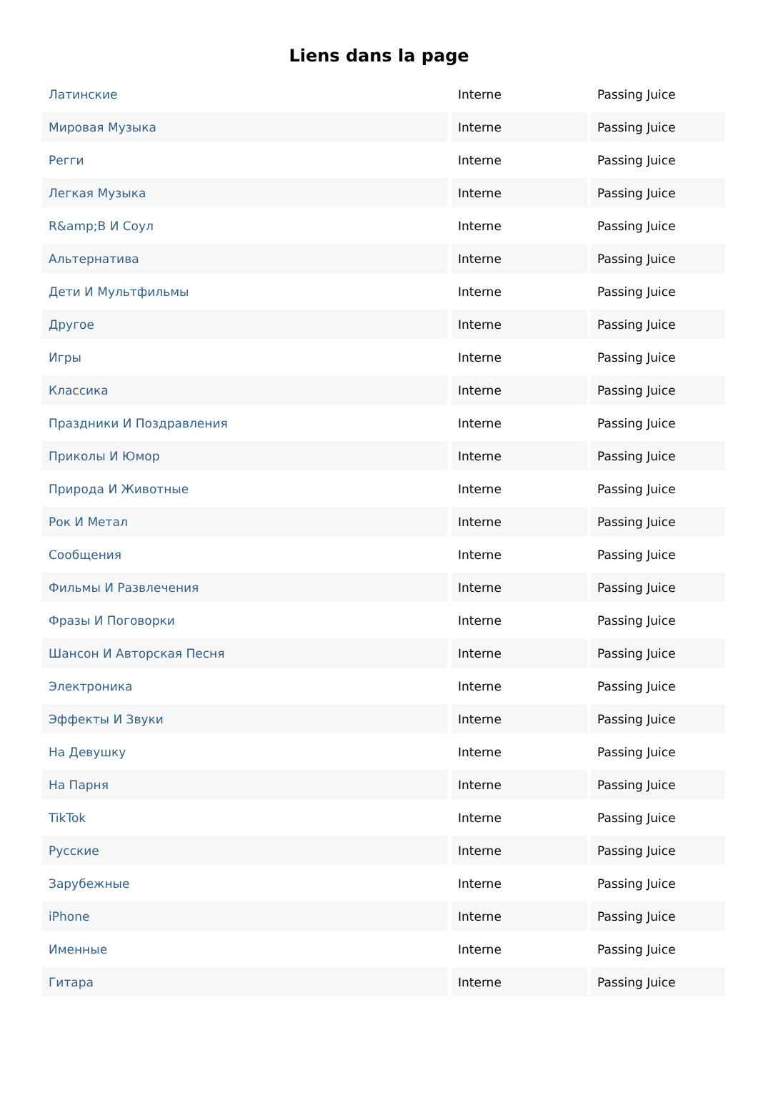Liens dans la page
| Латинские | Interne | Passing Juice |
| Мировая Музыка | Interne | Passing Juice |
| Регги | Interne | Passing Juice |
| Легкая Музыка | Interne | Passing Juice |
| R&amp;B И Соул | Interne | Passing Juice |
| Альтернатива | Interne | Passing Juice |
| Дети И Мультфильмы | Interne | Passing Juice |
| Другое | Interne | Passing Juice |
| Игры | Interne | Passing Juice |
| Классика | Interne | Passing Juice |
| Праздники И Поздравления | Interne | Passing Juice |
| Приколы И Юмор | Interne | Passing Juice |
| Природа И Животные | Interne | Passing Juice |
| Рок И Метал | Interne | Passing Juice |
| Сообщения | Interne | Passing Juice |
| Фильмы И Развлечения | Interne | Passing Juice |
| Фразы И Поговорки | Interne | Passing Juice |
| Шансон И Авторская Песня | Interne | Passing Juice |
| Электроника | Interne | Passing Juice |
| Эффекты И Звуки | Interne | Passing Juice |
| На Девушку | Interne | Passing Juice |
| На Парня | Interne | Passing Juice |
| TikTok | Interne | Passing Juice |
| Русские | Interne | Passing Juice |
| Зарубежные | Interne | Passing Juice |
| iPhone | Interne | Passing Juice |
| Именные | Interne | Passing Juice |
| Гитара | Interne | Passing Juice |